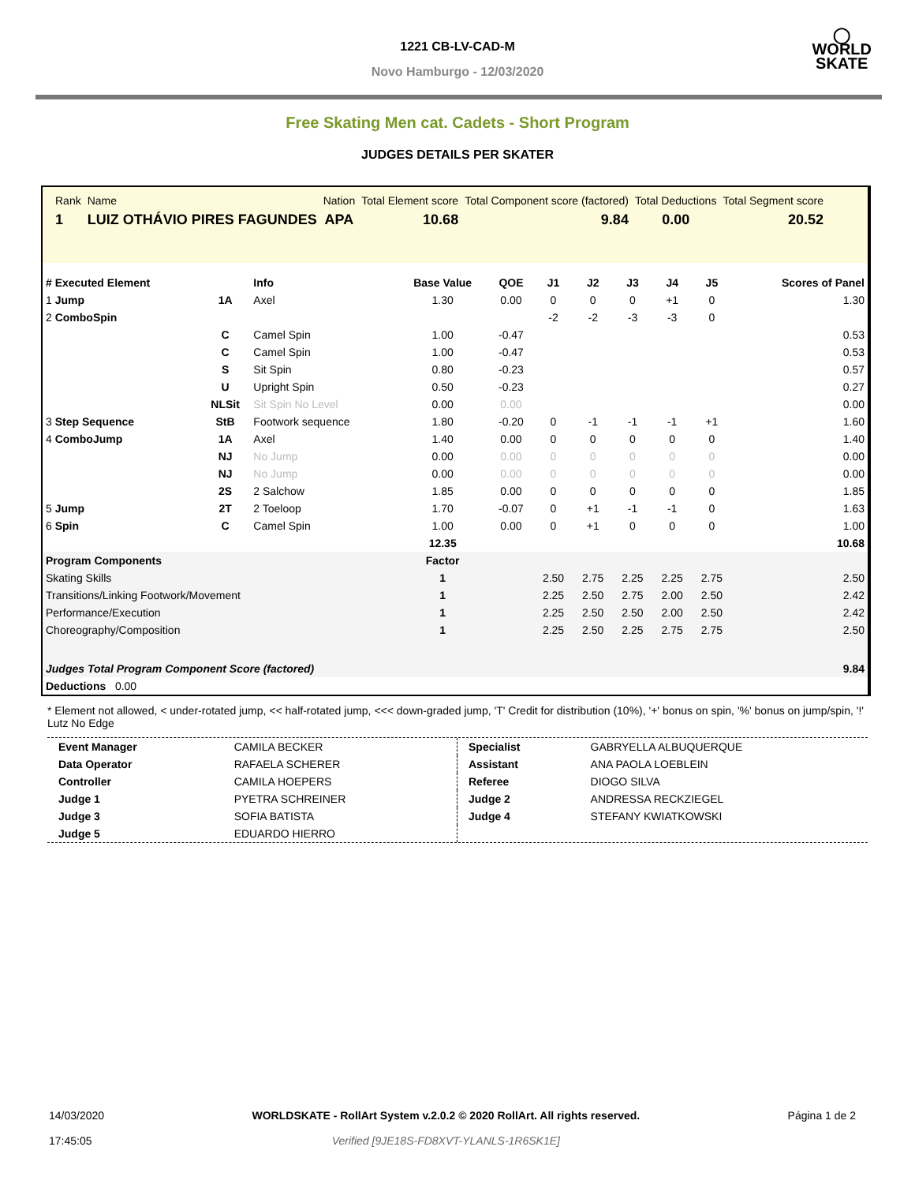◯
WORLD
SKATE
1221 CB-LV-CAD-M
Novo Hamburgo - 12/03/2020
Free Skating Men cat. Cadets - Short Program
JUDGES DETAILS PER SKATER
| Rank | Name | Nation | Total Element score | Total Component score (factored) | Total Deductions | Total Segment score |
| 1 | LUIZ OTHÁVIO PIRES FAGUNDES | APA | 10.68 | 9.84 | 0.00 | 20.52 |
| # Executed Element | | Info | Base Value | QOE | J1 | J2 | J3 | J4 | J5 | | Scores of Panel |
| --- | --- | --- | --- | --- | --- | --- | --- | --- | --- | --- | --- |
| 1 Jump | 1A | Axel | 1.30 | 0.00 | 0 | 0 | 0 | +1 | 0 | | 1.30 |
| 2 ComboSpin | | | | | -2 | -2 | -3 | -3 | 0 | | |
| | C | Camel Spin | 1.00 | -0.47 | | | | | | | 0.53 |
| | C | Camel Spin | 1.00 | -0.47 | | | | | | | 0.53 |
| | S | Sit Spin | 0.80 | -0.23 | | | | | | | 0.57 |
| | U | Upright Spin | 0.50 | -0.23 | | | | | | | 0.27 |
| | NLSit | Sit Spin No Level | 0.00 | 0.00 | | | | | | | 0.00 |
| 3 Step Sequence | StB | Footwork sequence | 1.80 | -0.20 | 0 | -1 | -1 | -1 | +1 | | 1.60 |
| 4 ComboJump | 1A | Axel | 1.40 | 0.00 | 0 | 0 | 0 | 0 | 0 | | 1.40 |
| | NJ | No Jump | 0.00 | 0.00 | 0 | 0 | 0 | 0 | 0 | | 0.00 |
| | NJ | No Jump | 0.00 | 0.00 | 0 | 0 | 0 | 0 | 0 | | 0.00 |
| | 2S | 2 Salchow | 1.85 | 0.00 | 0 | 0 | 0 | 0 | 0 | | 1.85 |
| 5 Jump | 2T | 2 Toeloop | 1.70 | -0.07 | 0 | +1 | -1 | -1 | 0 | | 1.63 |
| 6 Spin | C | Camel Spin | 1.00 | 0.00 | 0 | +1 | 0 | 0 | 0 | | 1.00 |
| | | | 12.35 | | | | | | | | 10.68 |
| Program Components | | | Factor | | | | | | | | |
| Skating Skills | | | 1 | | 2.50 | 2.75 | 2.25 | 2.25 | 2.75 | | 2.50 |
| Transitions/Linking Footwork/Movement | | | 1 | | 2.25 | 2.50 | 2.75 | 2.00 | 2.50 | | 2.42 |
| Performance/Execution | | | 1 | | 2.25 | 2.50 | 2.50 | 2.00 | 2.50 | | 2.42 |
| Choreography/Composition | | | 1 | | 2.25 | 2.50 | 2.25 | 2.75 | 2.75 | | 2.50 |
| Judges Total Program Component Score (factored) | | | | | | | | | | | 9.84 |
| Deductions 0.00 | | | | | | | | | | | |
* Element not allowed, < under-rotated jump, << half-rotated jump, <<< down-graded jump, 'T' Credit for distribution (10%), '+' bonus on spin, '%' bonus on jump/spin, '!' Lutz No Edge
| Event Manager | CAMILA BECKER |
| Data Operator | RAFAELA SCHERER |
| Controller | CAMILA HOEPERS |
| Judge 1 | PYETRA SCHREINER |
| Judge 3 | SOFIA BATISTA |
| Judge 5 | EDUARDO HIERRO |
| Specialist | GABRYELLA ALBUQUERQUE |
| Assistant | ANA PAOLA LOEBLEIN |
| Referee | DIOGO SILVA |
| Judge 2 | ANDRESSA RECKZIEGEL |
| Judge 4 | STEFANY KWIATKOWSKI |
14/03/2020
17:45:05
WORLDSKATE - RollArt System v.2.0.2 © 2020 RollArt. All rights reserved.
Verified [9JE18S-FD8XVT-YLANLS-1R6SK1E]
Página 1 de 2